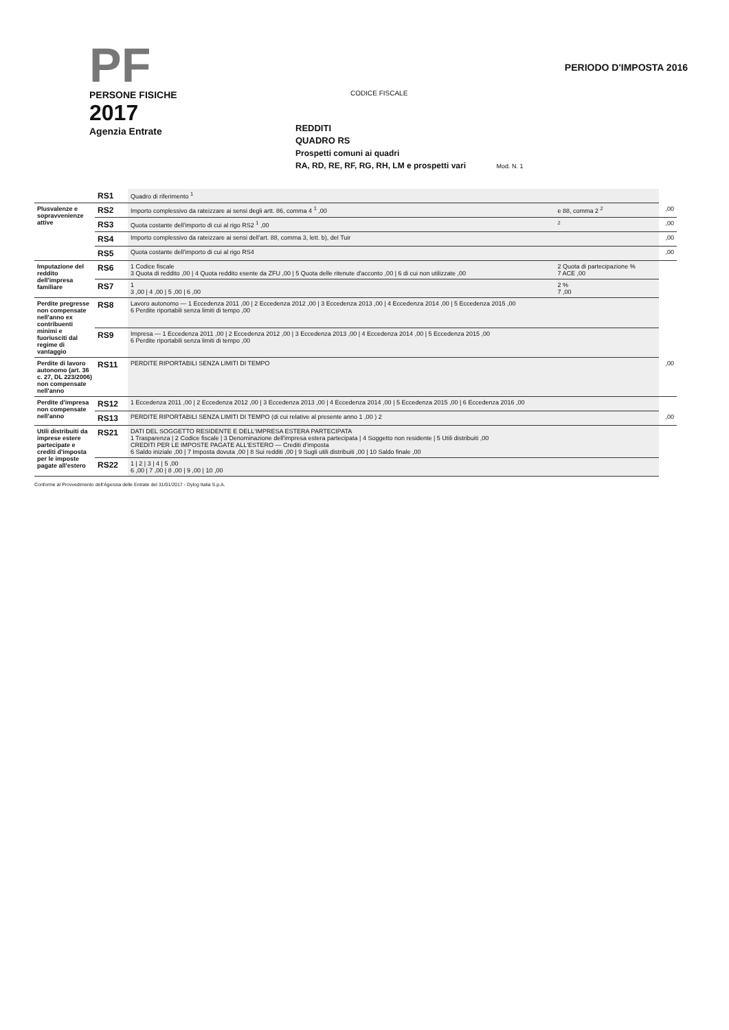PF
PERSONE FISICHE
2017
Agenzia Entrate
CODICE FISCALE
REDDITI
QUADRO RS
Prospetti comuni ai quadri
RA, RD, RE, RF, RG, RH, LM e prospetti vari Mod. N. 1
PERIODO D'IMPOSTA 2016
| | RS1 | Quadro di riferimento <sup>1</sup> | | | |
| Plusvalenze e sopravvenienze attive | RS2 | Importo complessivo da rateizzare ai sensi degli artt. 86, comma 4 <sup>1</sup> ,00 | e 88, comma 2 <sup>2</sup> | | ,00 |
| | RS3 | Quota costante dell'importo di cui al rigo RS2 <sup>1</sup> ,00 | <sup>2</sup> | | ,00 |
| | RS4 | Importo complessivo da rateizzare ai sensi dell'art. 88, comma 3, lett. b), del Tuir | | | ,00 |
| | RS5 | Quota costante dell'importo di cui al rigo RS4 | | | ,00 |
| Imputazione del reddito dell'impresa familiare | RS6 | 1 Codice fiscale 3 Quota di reddito ,00 / 4 Quota reddito esente da ZFU ,00 / 5 Quota delle ritenute d'acconto ,00 / 6 di cui non utilizzate ,00 | | 2 Quota di partecipazione % 7 ACE ,00 | |
| | RS7 | 1 3 ,00 / 4 ,00 / 5 ,00 / 6 ,00 | | 2 % 7 ,00 | |
| Perdite pregresse non compensate nell'anno ex contribuenti minimi e fuoriusciti dal regime di vantaggio | RS8 | Lavoro autonomo — 1 Eccedenza 2011 ,00 / 2 Eccedenza 2012 ,00 / 3 Eccedenza 2013 ,00 / 4 Eccedenza 2014 ,00 / 5 Eccedenza 2015 ,00 6 Perdite riportabili senza limiti di tempo ,00 | | | |
| | RS9 | Impresa — 1 Eccedenza 2011 ,00 / 2 Eccedenza 2012 ,00 / 3 Eccedenza 2013 ,00 / 4 Eccedenza 2014 ,00 / 5 Eccedenza 2015 ,00 6 Perdite riportabili senza limiti di tempo ,00 | | | |
| Perdite di lavoro autonomo (art. 36 c. 27, DL 223/2006) non compensate nell'anno | RS11 | PERDITE RIPORTABILI SENZA LIMITI DI TEMPO | | | ,00 |
| Perdite d'impresa non compensate nell'anno | RS12 | 1 Eccedenza 2011 ,00 / 2 Eccedenza 2012 ,00 / 3 Eccedenza 2013 ,00 / 4 Eccedenza 2014 ,00 / 5 Eccedenza 2015 ,00 / 6 Eccedenza 2016 ,00 | | | |
| | RS13 | PERDITE RIPORTABILI SENZA LIMITI DI TEMPO (di cui relative al presente anno 1 ,00 ) 2 | | | ,00 |
| Utili distribuiti da imprese estere partecipate e crediti d'imposta per le imposte pagate all'estero | RS21 | DATI DEL SOGGETTO RESIDENTE E DELL'IMPRESA ESTERA PARTECIPATA 1 Trasparenza / 2 Codice fiscale / 3 Denominazione dell'impresa estera partecipata / 4 Soggetto non residente / 5 Utili distribuiti ,00 CREDITI PER LE IMPOSTE PAGATE ALL'ESTERO — Crediti d'imposta 6 Saldo iniziale ,00 / 7 Imposta dovuta ,00 / 8 Sui redditi ,00 / 9 Sugli utili distribuiti ,00 / 10 Saldo finale ,00 | | | |
| | RS22 | 1 / 2 / 3 / 4 / 5 ,00 6 ,00 / 7 ,00 / 8 ,00 / 9 ,00 / 10 ,00 | | | |
Conforme al Provvedimento dell'Agenzia delle Entrate del 31/01/2017 - Dylog Italia S.p.A.